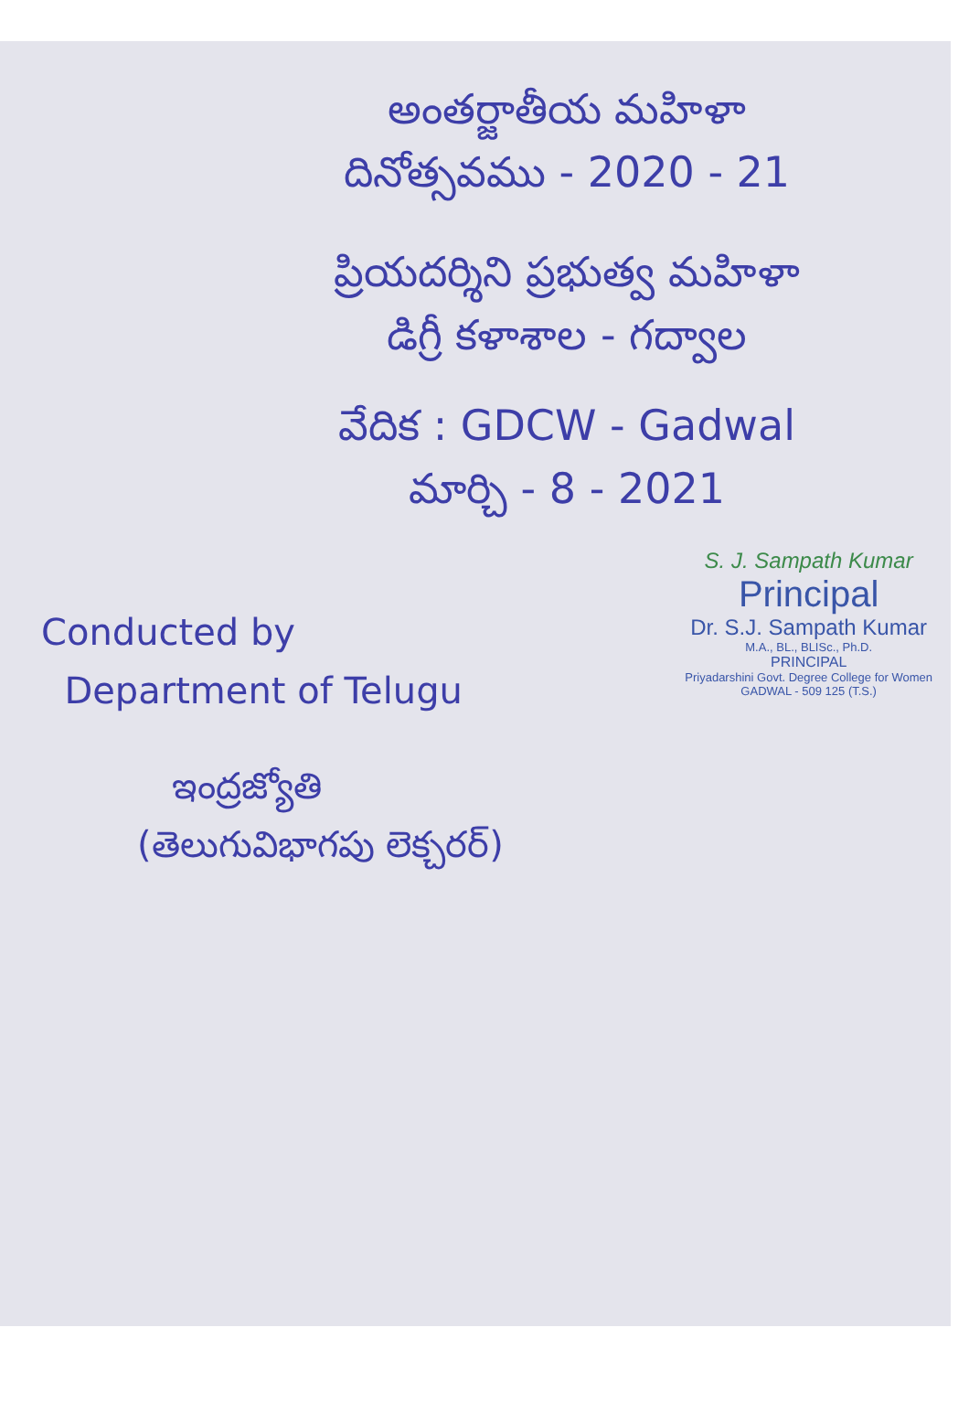అంతర్జాతీయ మహిళా
దినోత్సవము - 2020 - 21
ప్రియదర్శిని ప్రభుత్వ మహిళా
డిగ్రీ కళాశాల - గద్వాల
వేదిక : GDCW - Gadwal
మార్చి - 8 - 2021
Conducted by
Department of Telugu
S. J. Sampath Kumar
Principal
Dr. S.J. Sampath Kumar
M.A., BL., BLISc., Ph.D.
PRINCIPAL
Priyadarshini Govt. Degree College for Women
GADWAL - 509 125 (T.S.)
ఇంద్రజ్యోతి
(తెలుగువిభాగపు లెక్చరర్)